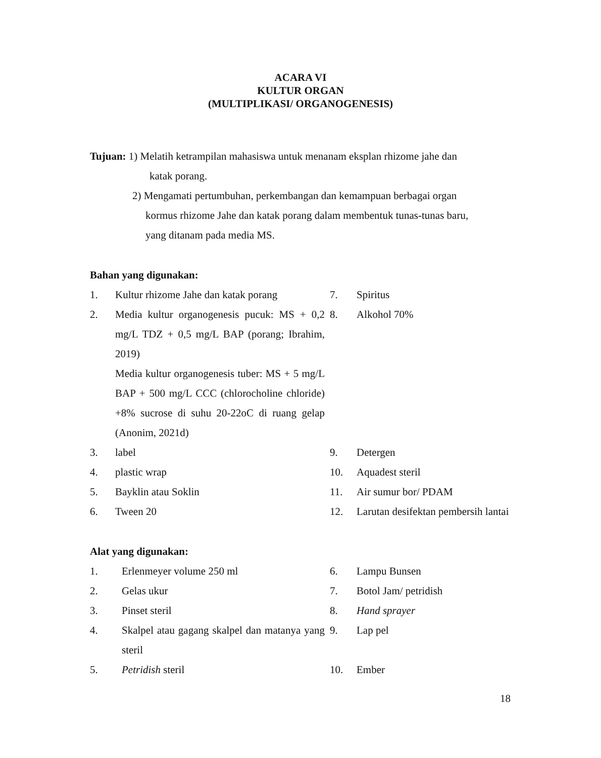ACARA VI
KULTUR ORGAN
(MULTIPLIKASI/ ORGANOGENESIS)
Tujuan: 1) Melatih ketrampilan mahasiswa untuk menanam eksplan rhizome jahe dan
katak porang.
2) Mengamati pertumbuhan, perkembangan dan kemampuan berbagai organ
kormus rhizome Jahe dan katak porang dalam membentuk tunas-tunas baru,
yang ditanam pada media MS.
Bahan yang digunakan:
| 1. | Kultur rhizome Jahe dan katak porang | 7. | Spiritus |
| 2. | Media kultur organogenesis pucuk: MS + 0,2 mg/L TDZ + 0,5 mg/L BAP (porang; Ibrahim, 2019) Media kultur organogenesis tuber: MS + 5 mg/L BAP + 500 mg/L CCC (chlorocholine chloride) +8% sucrose di suhu 20-22oC di ruang gelap (Anonim, 2021d) | 8. | Alkohol 70% |
| 3. | label | 9. | Detergen |
| 4. | plastic wrap | 10. | Aquadest steril |
| 5. | Bayklin atau Soklin | 11. | Air sumur bor/ PDAM |
| 6. | Tween 20 | 12. | Larutan desifektan pembersih lantai |
Alat yang digunakan:
| 1. | Erlenmeyer volume 250 ml | 6. | Lampu Bunsen |
| 2. | Gelas ukur | 7. | Botol Jam/ petridish |
| 3. | Pinset steril | 8. | Hand sprayer |
| 4. | Skalpel atau gagang skalpel dan matanya yang steril | 9. | Lap pel |
| 5. | Petridish steril | 10. | Ember |
18